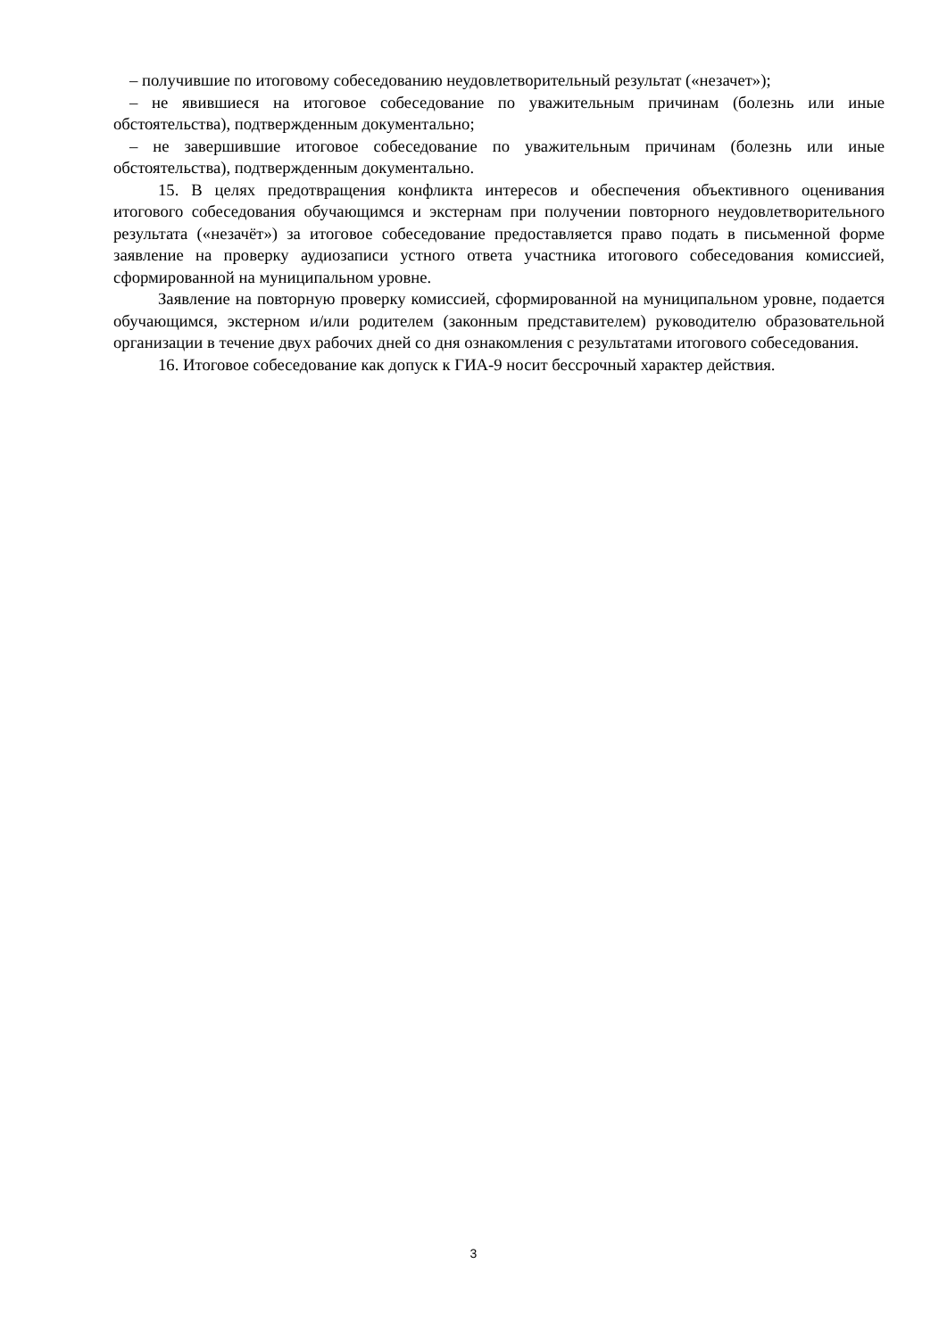– получившие по итоговому собеседованию неудовлетворительный результат («незачет»);
– не явившиеся на итоговое собеседование по уважительным причинам (болезнь или иные обстоятельства), подтвержденным документально;
– не завершившие итоговое собеседование по уважительным причинам (болезнь или иные обстоятельства), подтвержденным документально.
15. В целях предотвращения конфликта интересов и обеспечения объективного оценивания итогового собеседования обучающимся и экстернам при получении повторного неудовлетворительного результата («незачёт») за итоговое собеседование предоставляется право подать в письменной форме заявление на проверку аудиозаписи устного ответа участника итогового собеседования комиссией, сформированной на муниципальном уровне.
Заявление на повторную проверку комиссией, сформированной на муниципальном уровне, подается обучающимся, экстерном и/или родителем (законным представителем) руководителю образовательной организации в течение двух рабочих дней со дня ознакомления с результатами итогового собеседования.
16. Итоговое собеседование как допуск к ГИА-9 носит бессрочный характер действия.
3